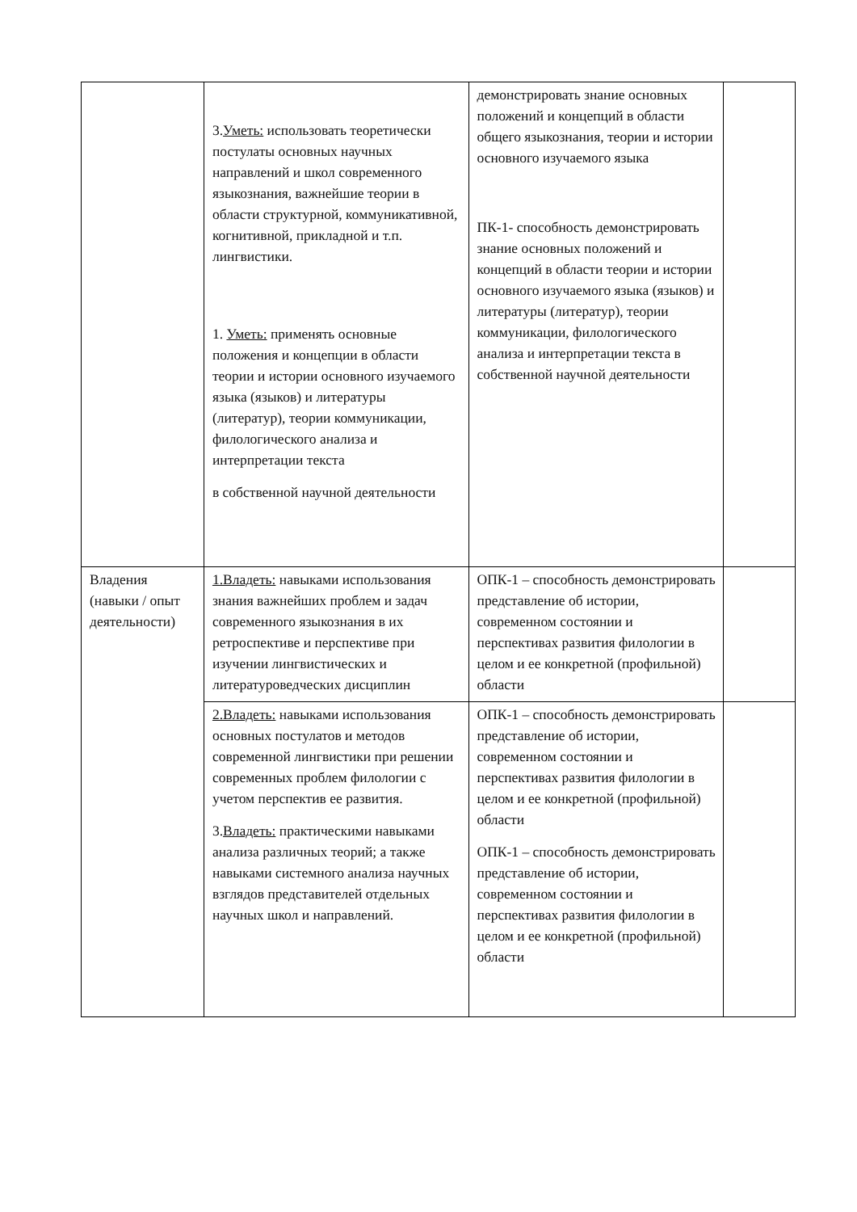| | 3. Уметь: использовать теоретически постулаты основных научных направлений и школ современного языкознания, важнейшие теории в области структурной, коммуникативной, когнитивной, прикладной и т.п. лингвистики. 1. Уметь: применять основные положения и концепции в области теории и истории основного изучаемого языка (языков) и литературы (литератур), теории коммуникации, филологического анализа и интерпретации текста в собственной научной деятельности | демонстрировать знание основных положений и концепций в области общего языкознания, теории и истории основного изучаемого языка ПК-1- способность демонстрировать знание основных положений и концепций в области теории и истории основного изучаемого языка (языков) и литературы (литератур), теории коммуникации, филологического анализа и интерпретации текста в собственной научной деятельности | |
| Владения (навыки / опыт деятельности) | 1.Владеть: навыками использования знания важнейших проблем и задач современного языкознания в их ретроспективе и перспективе при изучении лингвистических и литературоведческих дисциплин | ОПК-1 – способность демонстрировать представление об истории, современном состоянии и перспективах развития филологии в целом и ее конкретной (профильной) области | |
| | 2.Владеть: навыками использования основных постулатов и методов современной лингвистики при решении современных проблем филологии с учетом перспектив ее развития. 3. Владеть: практическими навыками анализа различных теорий; а также навыками системного анализа научных взглядов представителей отдельных научных школ и направлений. | ОПК-1 – способность демонстрировать представление об истории, современном состоянии и перспективах развития филологии в целом и ее конкретной (профильной) области ОПК-1 – способность демонстрировать представление об истории, современном состоянии и перспективах развития филологии в целом и ее конкретной (профильной) области | |